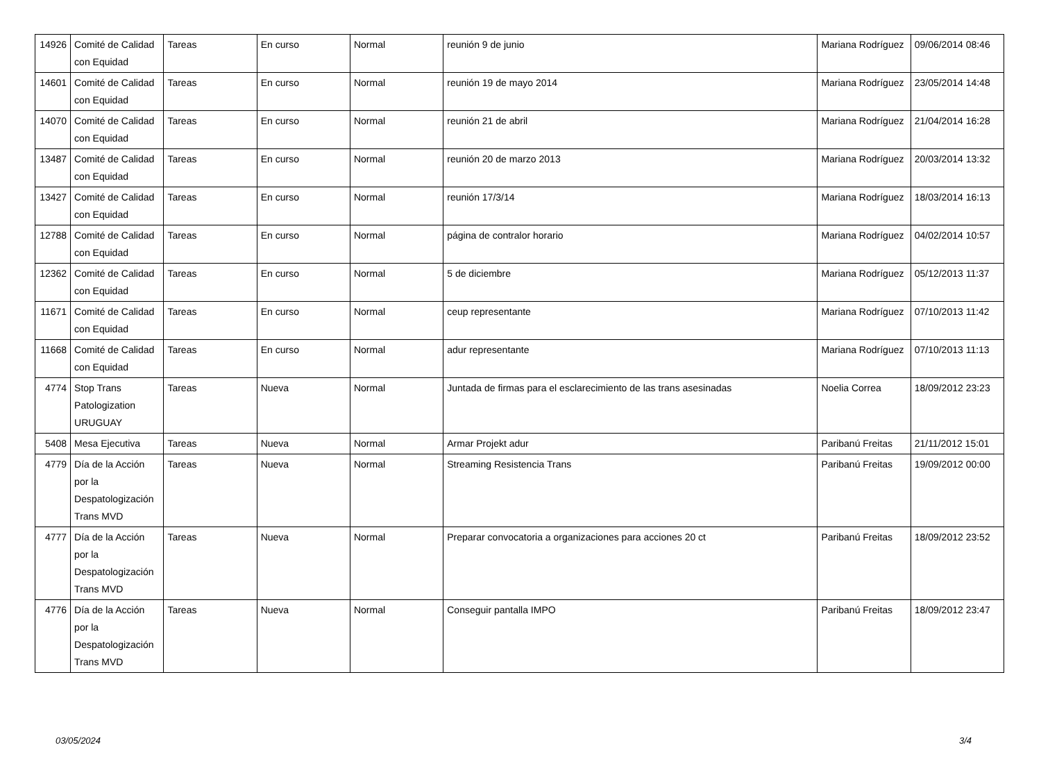| 14926 | Comité de Calidad con Equidad | Tareas | En curso | Normal | reunión 9 de junio | Mariana Rodríguez | 09/06/2014 08:46 |
| 14601 | Comité de Calidad con Equidad | Tareas | En curso | Normal | reunión 19 de mayo 2014 | Mariana Rodríguez | 23/05/2014 14:48 |
| 14070 | Comité de Calidad con Equidad | Tareas | En curso | Normal | reunión 21 de abril | Mariana Rodríguez | 21/04/2014 16:28 |
| 13487 | Comité de Calidad con Equidad | Tareas | En curso | Normal | reunión 20 de marzo 2013 | Mariana Rodríguez | 20/03/2014 13:32 |
| 13427 | Comité de Calidad con Equidad | Tareas | En curso | Normal | reunión 17/3/14 | Mariana Rodríguez | 18/03/2014 16:13 |
| 12788 | Comité de Calidad con Equidad | Tareas | En curso | Normal | página de contralor horario | Mariana Rodríguez | 04/02/2014 10:57 |
| 12362 | Comité de Calidad con Equidad | Tareas | En curso | Normal | 5 de diciembre | Mariana Rodríguez | 05/12/2013 11:37 |
| 11671 | Comité de Calidad con Equidad | Tareas | En curso | Normal | ceup representante | Mariana Rodríguez | 07/10/2013 11:42 |
| 11668 | Comité de Calidad con Equidad | Tareas | En curso | Normal | adur representante | Mariana Rodríguez | 07/10/2013 11:13 |
| 4774 | Stop Trans Patologization URUGUAY | Tareas | Nueva | Normal | Juntada de firmas para el esclarecimiento de las trans asesinadas | Noelia Correa | 18/09/2012 23:23 |
| 5408 | Mesa Ejecutiva | Tareas | Nueva | Normal | Armar Projekt adur | Paribanú Freitas | 21/11/2012 15:01 |
| 4779 | Día de la Acción por la Despatologización Trans MVD | Tareas | Nueva | Normal | Streaming Resistencia Trans | Paribanú Freitas | 19/09/2012 00:00 |
| 4777 | Día de la Acción por la Despatologización Trans MVD | Tareas | Nueva | Normal | Preparar convocatoria a organizaciones para acciones 20 ct | Paribanú Freitas | 18/09/2012 23:52 |
| 4776 | Día de la Acción por la Despatologización Trans MVD | Tareas | Nueva | Normal | Conseguir pantalla IMPO | Paribanú Freitas | 18/09/2012 23:47 |
03/05/2024 3/4